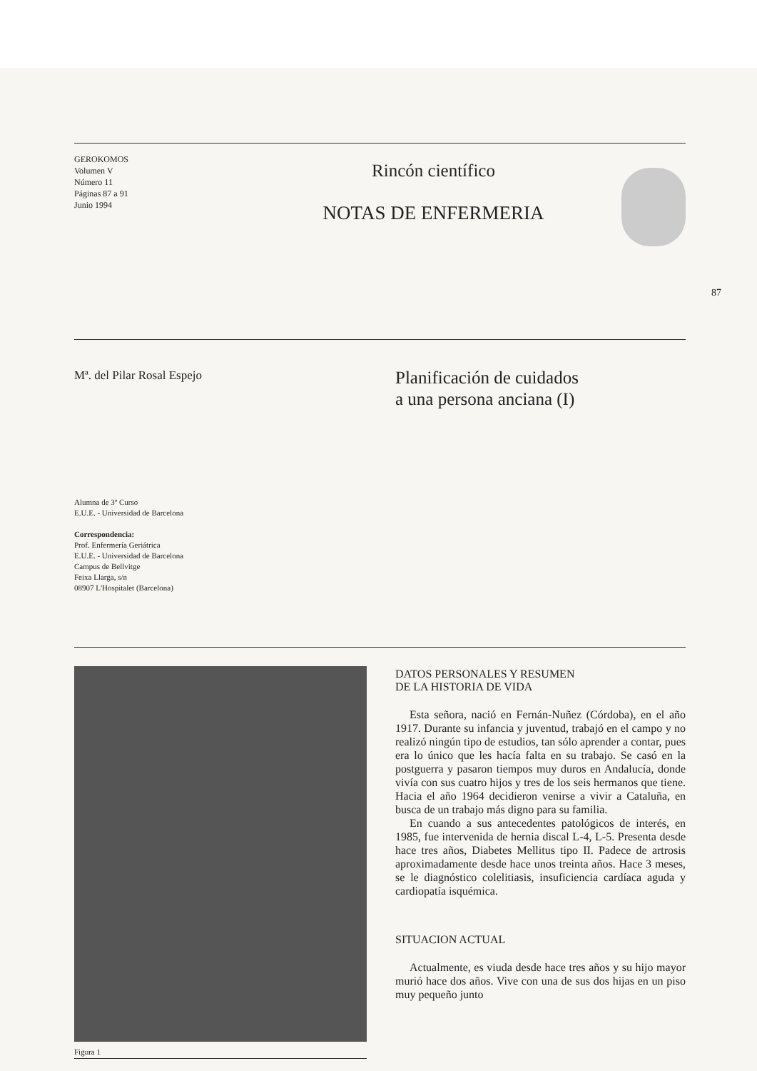GEROKOMOS
Volumen V
Número 11
Páginas 87 a 91
Junio 1994
Rincón científico
NOTAS DE ENFERMERIA
87
Mª. del Pilar Rosal Espejo
Alumna de 3º Curso
E.U.E. - Universidad de Barcelona
Correspondencia:
Prof. Enfermería Geriátrica
E.U.E. - Universidad de Barcelona
Campus de Bellvitge
Feixa Llarga, s/n
08907 L'Hospitalet (Barcelona)
Planificación de cuidados
a una persona anciana (I)
Figura 1
DATOS PERSONALES Y RESUMEN
DE LA HISTORIA DE VIDA
Esta señora, nació en Fernán-Nuñez (Córdoba), en el año 1917. Durante su infancia y juventud, trabajó en el campo y no realizó ningún tipo de estudios, tan sólo aprender a contar, pues era lo único que les hacía falta en su trabajo. Se casó en la postguerra y pasaron tiempos muy duros en Andalucía, donde vivía con sus cuatro hijos y tres de los seis hermanos que tiene. Hacia el año 1964 decidieron venirse a vivir a Cataluña, en busca de un trabajo más digno para su familia.
En cuando a sus antecedentes patológicos de interés, en 1985, fue intervenida de hernia discal L-4, L-5. Presenta desde hace tres años, Diabetes Mellitus tipo II. Padece de artrosis aproximadamente desde hace unos treinta años. Hace 3 meses, se le diagnóstico colelitiasis, insuficiencia cardíaca aguda y cardiopatía isquémica.
SITUACION ACTUAL
Actualmente, es viuda desde hace tres años y su hijo mayor murió hace dos años. Vive con una de sus dos hijas en un piso muy pequeño junto